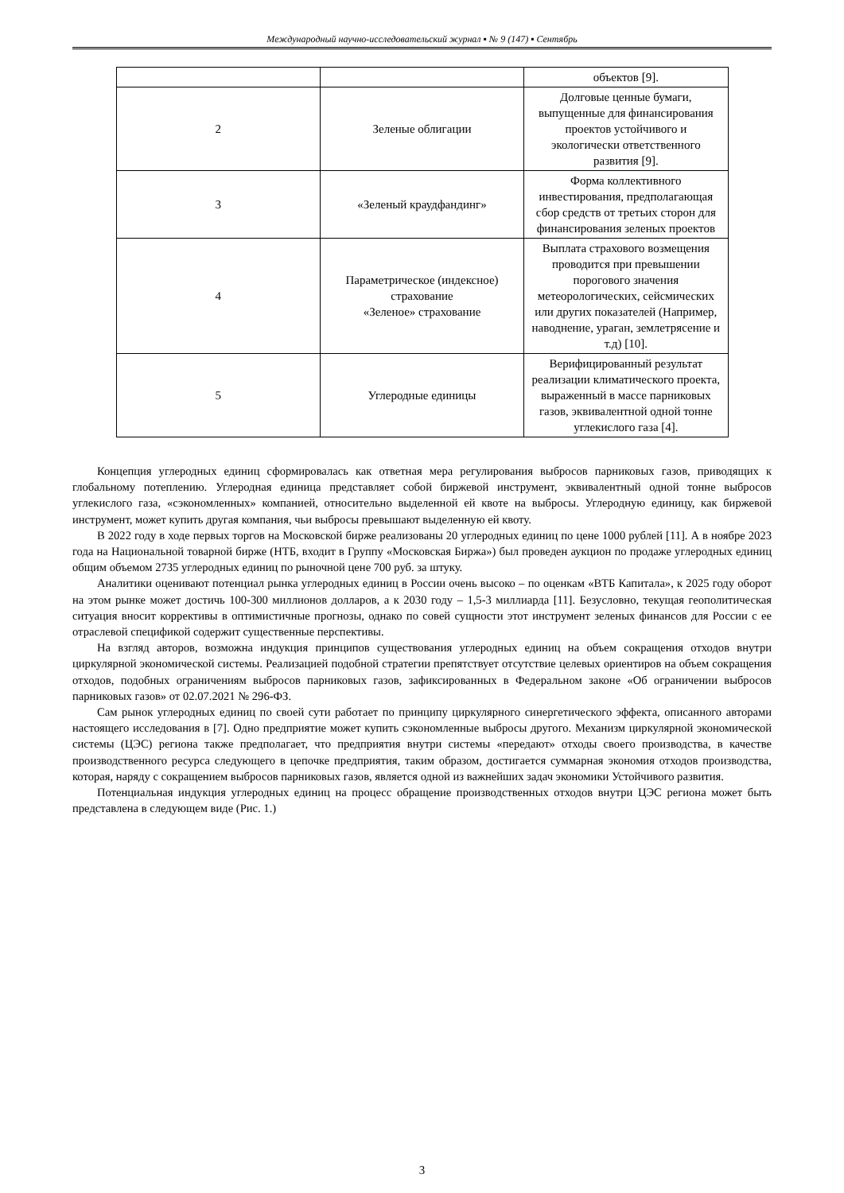Международный научно-исследовательский журнал ▪ № 9 (147) ▪ Сентябрь
| | | объектов [9]. |
| 2 | Зеленые облигации | Долговые ценные бумаги, выпущенные для финансирования проектов устойчивого и экологически ответственного развития [9]. |
| 3 | «Зеленый краудфандинг» | Форма коллективного инвестирования, предполагающая сбор средств от третьих сторон для финансирования зеленых проектов |
| 4 | Параметрическое (индексное) страхование «Зеленое» страхование | Выплата страхового возмещения проводится при превышении порогового значения метеорологических, сейсмических или других показателей (Например, наводнение, ураган, землетрясение и т.д) [10]. |
| 5 | Углеродные единицы | Верифицированный результат реализации климатического проекта, выраженный в массе парниковых газов, эквивалентной одной тонне углекислого газа [4]. |
Концепция углеродных единиц сформировалась как ответная мера регулирования выбросов парниковых газов, приводящих к глобальному потеплению. Углеродная единица представляет собой биржевой инструмент, эквивалентный одной тонне выбросов углекислого газа, «сэкономленных» компанией, относительно выделенной ей квоте на выбросы. Углеродную единицу, как биржевой инструмент, может купить другая компания, чьи выбросы превышают выделенную ей квоту.
В 2022 году в ходе первых торгов на Московской бирже реализованы 20 углеродных единиц по цене 1000 рублей [11]. А в ноябре 2023 года на Национальной товарной бирже (НТБ, входит в Группу «Московская Биржа») был проведен аукцион по продаже углеродных единиц общим объемом 2735 углеродных единиц по рыночной цене 700 руб. за штуку.
Аналитики оценивают потенциал рынка углеродных единиц в России очень высоко – по оценкам «ВТБ Капитала», к 2025 году оборот на этом рынке может достичь 100-300 миллионов долларов, а к 2030 году – 1,5-3 миллиарда [11]. Безусловно, текущая геополитическая ситуация вносит коррективы в оптимистичные прогнозы, однако по совей сущности этот инструмент зеленых финансов для России с ее отраслевой спецификой содержит существенные перспективы.
На взгляд авторов, возможна индукция принципов существования углеродных единиц на объем сокращения отходов внутри циркулярной экономической системы. Реализацией подобной стратегии препятствует отсутствие целевых ориентиров на объем сокращения отходов, подобных ограничениям выбросов парниковых газов, зафиксированных в Федеральном законе «Об ограничении выбросов парниковых газов» от 02.07.2021 № 296-ФЗ.
Сам рынок углеродных единиц по своей сути работает по принципу циркулярного синергетического эффекта, описанного авторами настоящего исследования в [7]. Одно предприятие может купить сэкономленные выбросы другого. Механизм циркулярной экономической системы (ЦЭС) региона также предполагает, что предприятия внутри системы «передают» отходы своего производства, в качестве производственного ресурса следующего в цепочке предприятия, таким образом, достигается суммарная экономия отходов производства, которая, наряду с сокращением выбросов парниковых газов, является одной из важнейших задач экономики Устойчивого развития.
Потенциальная индукция углеродных единиц на процесс обращение производственных отходов внутри ЦЭС региона может быть представлена в следующем виде (Рис. 1.)
3